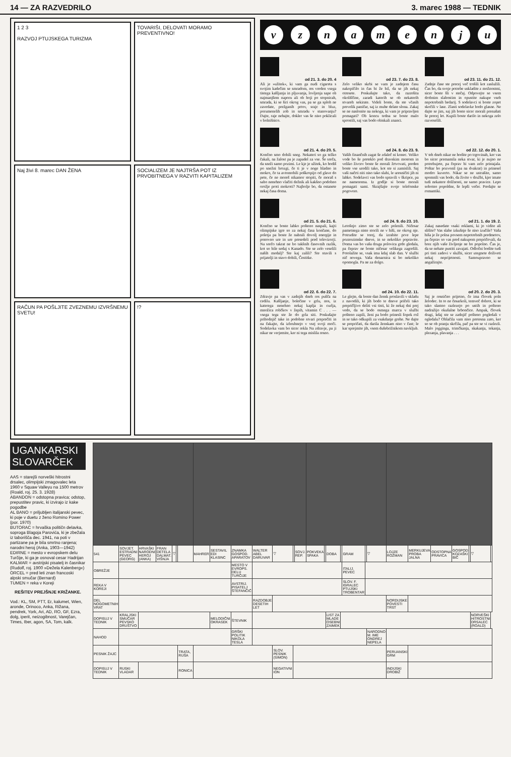14 — ZA RAZVEDRILO 3. marec 1988 — TEDNIK
1 2 3
RAZVOJ PTUJSKEGA TURIZMA
TOVARIŠI, DELOVATI MORAMO PREVENTIVNO!
Naj živi 8. marec DAN ŽENA
SOCIALIZEM JE NAJTRŠA POT IZ PRVOBITNEGA V RAZVITI KAPITALIZEM
RAČUN PA POŠLJITE ZVEZNEMU IZVRŠNEMU SVETU!
!?
vznamenju
od 21. 3. do 20. 4
Ali je »užitek«, ki vam ga nudi cigareta s svojim kadečim se smradom, res vreden vsega tistega kašljanja in pljuvanja, lovljenja sape ob najmanjšem naporu ali ob hoji po stopnicah, smrada, ki se širi okrog vas, pa se ga sploh ne zavedate, prežganih prtov, srajc in bluz, porumenelih zob in smradu v stanovanju? Dajte, raje nehajte, dokler vas še niso poklicali v bolnišnico.
od 23. 7. do 23. 8.
Zelo veliko skrbi se vam je zadnjem času nakopičilo in čas bi že bil, da se jih nekaj otresete. Poskušajte tako, da razrešita okoliščine, zaradi katerih se ob nekaterih stvareh sekirate. Videli boste, da ste včasih prevelik paničar, saj iz muhe delate slona. Zakaj se ne naslonite na nekoga, ki vam je pripravljen pomagati? Ob koncu tedna se boste malo sprostili, saj vas bodo obiskali znanci.
od 23. 11. do 21. 12.
Zadnje čase ste precej več trošili kot zaslužili. Čas bo, da svoje potrebe uskladite z možnostmi, sicer boste šli v stečaj. Odpovejte se vsem drobnim slabostim in opustite nakupe vseh nepotrebnih bedarij. S sodelavci si boste zopet skočili v lase. Zlasti sodelavke bodo glasne. Ne dajte se jim, saj jih boste sicer morali prenašati še precej let. Kupili boste darilo in nekoga zelo razveselili.
od 21. 4. do 20. 5.
Končno smo dobili sneg. Nekateri so ga težko čakali, na žalost pa je zapadel za vse. Še sreča, da sneži samo pozimi. Le kje je užitek, ko hodiš po snežni brozgi, če ti je v noge hladno in mokro, če ta avtomobili poškropijo od glave do pete, če ne moreš nikamor stopiti, če moraš s sabo nenehno vlačiti dežnik ali kakšno podobno orožje proti mokroti? Najbolje bo, da ostanete nekaj časa doma.
od 24. 8. do 23. 9.
Vaših finančnih zagat še zdaleč ni konec. Veliko vode bo še preteklo pod dravskim mostom in veliko živcev boste še morali žrtvovati, preden boste vse uredili tako, kot ste si zamislili. Saj vaši načrti niti niso tako slabi, le uresničiti jih ni lahko. Sodelavci vas bodo spravili v škripce, pa ne namenoma. Iz godlje si boste morali pomagati sami. Skrajšajte svoje telefonske pogovore.
od 22. 12. do 20. 1.
V teh dneh nikar ne hodite po trgovinah, ker vas bo sicer premamila neka stvar, ki je nujno ne potrebujete, pa čeprav bi vam zelo pristajala. Poštar bo pozvonil (pa na dvakrat) in prinesel modro kuverto. Nikar se ne ustrašite, samo spomnili vas bodo, da živite v družbi, kjer imate tudi nekatere dolžnosti, ne samo pravice. Lepo sobotno popoldne, še lepši večer. Predajte se romantiki.
od 21. 5. do 21. 6.
Končno se boste lahko pošteno naspali, kajti olimpijske igre so za nekaj časa končane, do poletja pa boste že nabrali dovolj energije in ponovno ure in ure presedeli pred televizorji. Na srečo takrat ne bo takšnih časovnih razlik, kot so bile sedaj s Kanado. Ste se zelo veselili naših medalj? Ste kaj zalili? Ste stavili s prijatelji in stavo dobili, Čestitke.
od 24. 9. do 23. 10.
Letošnjo zimo ste se zelo polenili. Ničesar pametnega niste storili ne v hiši, ne okrog nje. Potrudite se torej, da izrabite prve lepe poznozimske dneve, in se nekoliko popravite. Doma vas bo vaša druga polovica grdo gledala, pa čeprav ne boste ničesar velikega zagrešili. Potolažite se, vsak ima kdaj slab dan. V službi nič novega. Vaša denarnica si bo nekoliko opomogla. Pa ne za dolgo.
od 21. 1. do 19. 2.
Zakaj nasedate vsaki reklami, ki jo vidite ali slišite? Vas slabe izkušnje še niso izučile? Vaša hiša je že polna povsem nepotrebnih predmetov, pa čeprav so vas pred nakupom prepričevali, da brez njih vaše življenje ne bo popolno. Čas je, da se nehate pustiti zavajati. Odločni bodite tudi pri tisti zadevi v službi, sicer utegnete doživeti nekaj neprijetnosti. Samoupravno se angažirajte.
od 22. 6. do 22. 7.
Zdravje pa vas v zadnjih dneh res pušča na cedilu. Kašljanje, bolečine v grlu, nos, iz katerega nenehno nekaj kaplja in curlja, množica robčkov v žepih, vitamin C . . . — vsega tega ste že do grla siti. Poskušajte prihodnjič take in podobne stvari preprečiti in na čakajte, da izbruhnejo v vsej svoji moči. Sodelavka vam bo sicer rekla Na zdravje, pa ji nikar ne verjemite, ker ni tega mislila resno.
od 24. 10. do 22. 11.
Le glejte, da boste dan žensk proslavili v skladu z navodili, ki jih bodo te dneve pričeli tako prepričljivo deliti vsi tisti, ki že nekaj dni prej vedo, da se bodo osmega marca v službi pošteno zapili, ženi pa bodo prinesli šopek rož in se tako odkupili za vsakdanje grehe. Ne dajte se prepričati, da darila ženskam niso v čast; le kar sprejmite jih, vsem dušebrižnikom navkljub.
od 20. 2. do 20. 3.
Saj je resnično prijetno, če ima človek poln želodec. In to ne česarkoli, temveč dobrot, ki se tako slastno razlezejo po ustih in pošteno nadražijo okušalne brbončice. Ampak, človek dragi, kdaj ste se zadnjič pošteno pogledali v ogledalu? Oblačila vam niso pretesna zato, ker so se ob pranju skrčila, pač pa ste se vi razlezli. Malo jogginga, trimčkanja, skakanja, tekanja, plezanja, plavanja . . .
UGANKARSKI SLOVARČEK
AAS = starejši norveški hitrostni drsalec, olimpijski zmagovalec leta 1960 v Squaw Valleyu na 1500 metrov (Roald, roj. 25. 3. 1928)
ABANDON = odstopna pravica; odstop, prepustitev pravic, ki izvirajo iz kake pogodbe
AL BANO = priljubljen italijanski pevec, ki poje v duetu z ženo Romino Power (por. 1970)
BUTORAC = hrvaška političn delavka, soproga Blagoja Parovića, ki je zbežala iz taborišča dec. 1941, na poti v partizane pa je bila smrtno ranjena; narodni heroj (Anka, 1903—1942)
EDIRNE = mesto v evropskem delu Turčije, ki ga je osnoval cesar Hadrijan
KALMAR = avstrijski pisatelj in časnikar (Rudolf, roj. 1900 »Dežela Kalenberg«)
ORCEL = pred leti znan francoski alpski smučar (Bernard)
TUMEN = reka v Koreji
REŠITEV PREJŠNJE KRIŽANKE.
Vod.: KL, SM, PTT, Er, kalumet, Wien, aronde, Orinoco, Anka, Rižana, pendrek, York, Ari, AD, RO, GF, Ezra, dolg, iperit, neizogibnost, Varejčan, Times, Iber, agon, SA, Tom, kalk.
| 541 | SOVJET. ESTRADNI PEVEC (GEORG) | HRVAŠKI NARODNI HEROJ (ANKA) | FRAN DETELA DALMAT. VIŠNJA | ▽ | | | MAHRER | SESTAVIL EDI KLASINC | ZNAMKA GOSPOD. APARATOV | WALTER ABEL DARUVAR | ▽ | | SOVJ. REP. | POKVEKA SPAKA | | DOBA | | GRAM | | ▽ | LOJZE ROŽMAN | MERKUJEVA PROBA JALNA | ODSTOPNA PRAVICA | GOSPOD KOZAŠKI BIČ | | ▽ | |
| OBREŽJE | | | | | | | | | MESTO V EVROPS. DELU TURČIJE | | | | | | | | | ITALIJ. PEVEC | | | | | | | | | |
| REKA V KOREJI | | | | | | | | | AVSTRIJ. PISATELJ ŠTEFANČIČ | | | | | | | | | SLOV. F. IGRALEC PTUJSKI TROBENTAR | | | | | | | | | |
| DEL NOGOMETNIH VRAT | | | | | | | | | | RAZDOBJE DESETIH LET | | | | | | | | | | | NORDIJSKE POVESTI TRST | | | | | | |
| DOPISUJ V TEDNIK | KRALJSKI SMUČAR PEVSKO DRUŠTVO | | | | | | | MELODIČNI OKRASEK | ŠTEVNIK | | | | | | | LIST ZA MLADE OSEBNI ZAIMEK | | | | | | | | | | NORVEŠKI HITROSTNI DRSALEC (ROALD) | |
| NAHOD | | | | | | | | | GRŠKI POLITIK NIKOLA TESLA | | | | | | | | | | | NARODNO M. IME ONDREJ NEPELA | | | | | | | |
| PESNIK ŽAJC | | | | | | TRATA, RUŠA | | | | | SLOV. PESNIK (SIMON) | | | | | | | | | | PERUANSKI GRM | | | | | | |
| DOPISUJ V TEDNIK | RUSKI VLADAR | | | | | RONICA | | | | | NEGATIVNI ION | | | | | | | | | | INDIJSKI DROBIŽ | | | | | | |